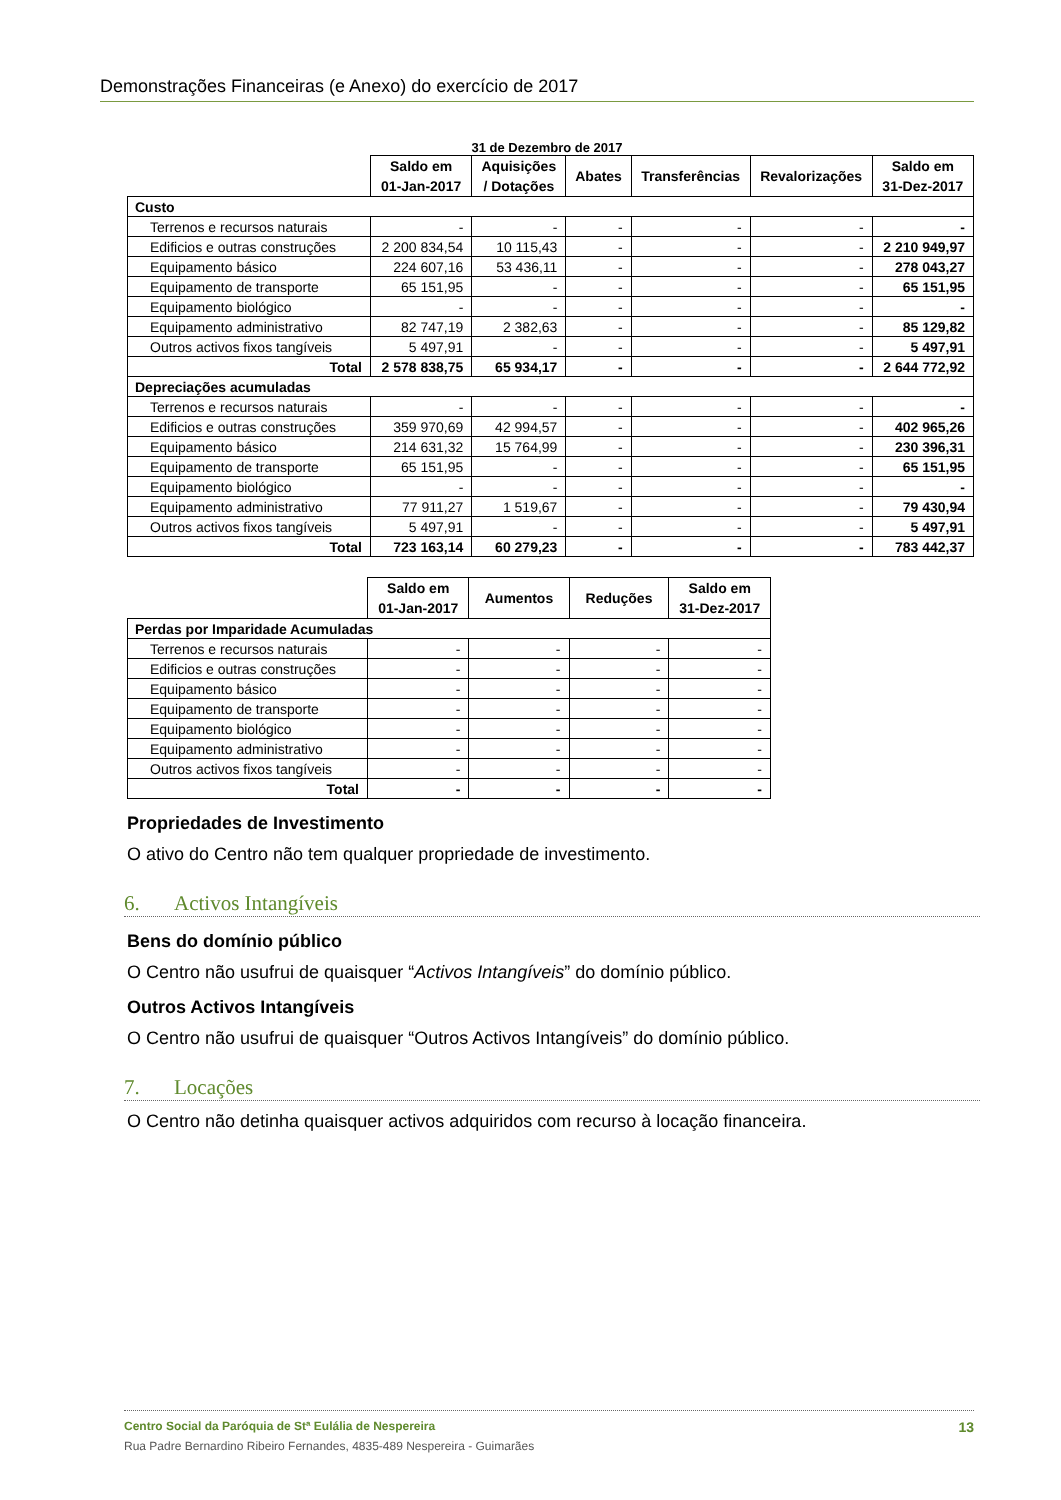Demonstrações Financeiras (e Anexo) do exercício de 2017
31 de Dezembro de 2017
| | Saldo em 01-Jan-2017 | Aquisições / Dotações | Abates | Transferências | Revalorizações | Saldo em 31-Dez-2017 |
| --- | --- | --- | --- | --- | --- | --- |
| Custo | | | | | | |
| Terrenos e recursos naturais | - | - | - | - | - | - |
| Edificios e outras construções | 2 200 834,54 | 10 115,43 | - | - | - | 2 210 949,97 |
| Equipamento básico | 224 607,16 | 53 436,11 | - | - | - | 278 043,27 |
| Equipamento de transporte | 65 151,95 | - | - | - | - | 65 151,95 |
| Equipamento biológico | - | - | - | - | - | - |
| Equipamento administrativo | 82 747,19 | 2 382,63 | - | - | - | 85 129,82 |
| Outros activos fixos tangíveis | 5 497,91 | - | - | - | - | 5 497,91 |
| Total | 2 578 838,75 | 65 934,17 | - | - | - | 2 644 772,92 |
| Depreciações acumuladas | | | | | | |
| Terrenos e recursos naturais | - | - | - | - | - | - |
| Edificios e outras construções | 359 970,69 | 42 994,57 | - | - | - | 402 965,26 |
| Equipamento básico | 214 631,32 | 15 764,99 | - | - | - | 230 396,31 |
| Equipamento de transporte | 65 151,95 | - | - | - | - | 65 151,95 |
| Equipamento biológico | - | - | - | - | - | - |
| Equipamento administrativo | 77 911,27 | 1 519,67 | - | - | - | 79 430,94 |
| Outros activos fixos tangíveis | 5 497,91 | - | - | - | - | 5 497,91 |
| Total | 723 163,14 | 60 279,23 | - | - | - | 783 442,37 |
| | Saldo em 01-Jan-2017 | Aumentos | Reduções | Saldo em 31-Dez-2017 |
| --- | --- | --- | --- | --- |
| Perdas por Imparidade Acumuladas | | | | |
| Terrenos e recursos naturais | - | - | - | - |
| Edificios e outras construções | - | - | - | - |
| Equipamento básico | - | - | - | - |
| Equipamento de transporte | - | - | - | - |
| Equipamento biológico | - | - | - | - |
| Equipamento administrativo | - | - | - | - |
| Outros activos fixos tangíveis | - | - | - | - |
| Total | - | - | - | - |
Propriedades de Investimento
O ativo do Centro não tem qualquer propriedade de investimento.
6. Activos Intangíveis
Bens do domínio público
O Centro não usufrui de quaisquer “Activos Intangíveis” do domínio público.
Outros Activos Intangíveis
O Centro não usufrui de quaisquer “Outros Activos Intangíveis” do domínio público.
7. Locações
O Centro não detinha quaisquer activos adquiridos com recurso à locação financeira.
Centro Social da Paróquia de Stª Eulália de Nespereira 13
Rua Padre Bernardino Ribeiro Fernandes, 4835-489 Nespereira - Guimarães